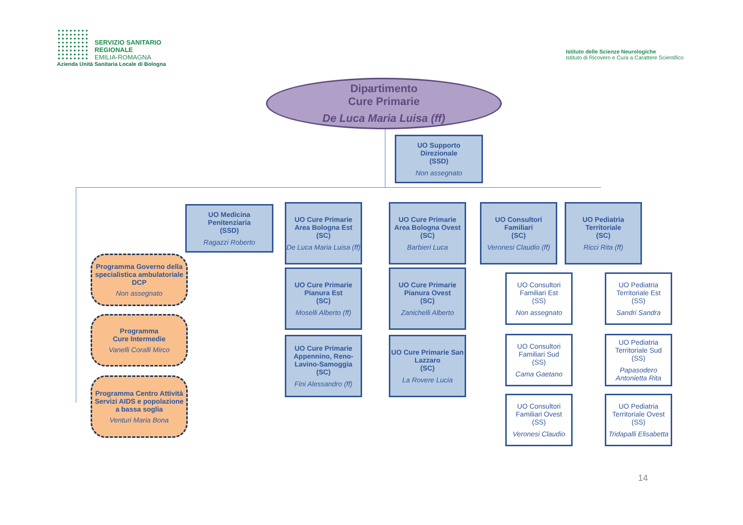SERVIZIO SANITARIO REGIONALE
EMILIA-ROMAGNA
Azienda Unità Sanitaria Locale di Bologna
Istituto delle Scienze Neurologiche
Istituto di Ricovero e Cura a Carattere Scientifico
Dipartimento
Cure Primarie
De Luca Maria Luisa (ff)
UO Supporto
Direzionale
(SSD)
Non assegnato
UO Medicina
Penitenziaria
(SSD)
Ragazzi Roberto
UO Cure Primarie Area Bologna Est
(SC)
De Luca Maria Luisa (ff)
UO Cure Primarie Area Bologna Ovest
(SC)
Barbieri Luca
UO Consultori Familiari
(SC)
Veronesi Claudio (ff)
UO Pediatria Territoriale
(SC)
Ricci Rita (ff)
UO Cure Primarie Pianura Est
(SC)
Moselli Alberto (ff)
UO Cure Primarie Pianura Ovest
(SC)
Zanichelli Alberto
UO Cure Primarie Appennino, Reno-Lavino-Samoggia
(SC)
Fini Alessandro (ff)
UO Cure Primarie San Lazzaro
(SC)
La Rovere Lucia
UO Consultori Familiari Est
(SS)
Non assegnato
UO Consultori Familiari Sud
(SS)
Cama Gaetano
UO Consultori Familiari Ovest
(SS)
Veronesi Claudio
UO Pediatria Territoriale Est
(SS)
Sandri Sandra
UO Pediatria Territoriale Sud
(SS)
Papasodero Antonietta Rita
UO Pediatria Territoriale Ovest
(SS)
Tridapalli Elisabetta
Programma Governo della specialistica ambulatoriale DCP
Non assegnato
Programma
Cure Intermedie
Vanelli Coralli Mirco
Programma Centro Attività Servizi AIDS e popolazione a bassa soglia
Venturi Maria Bona
14